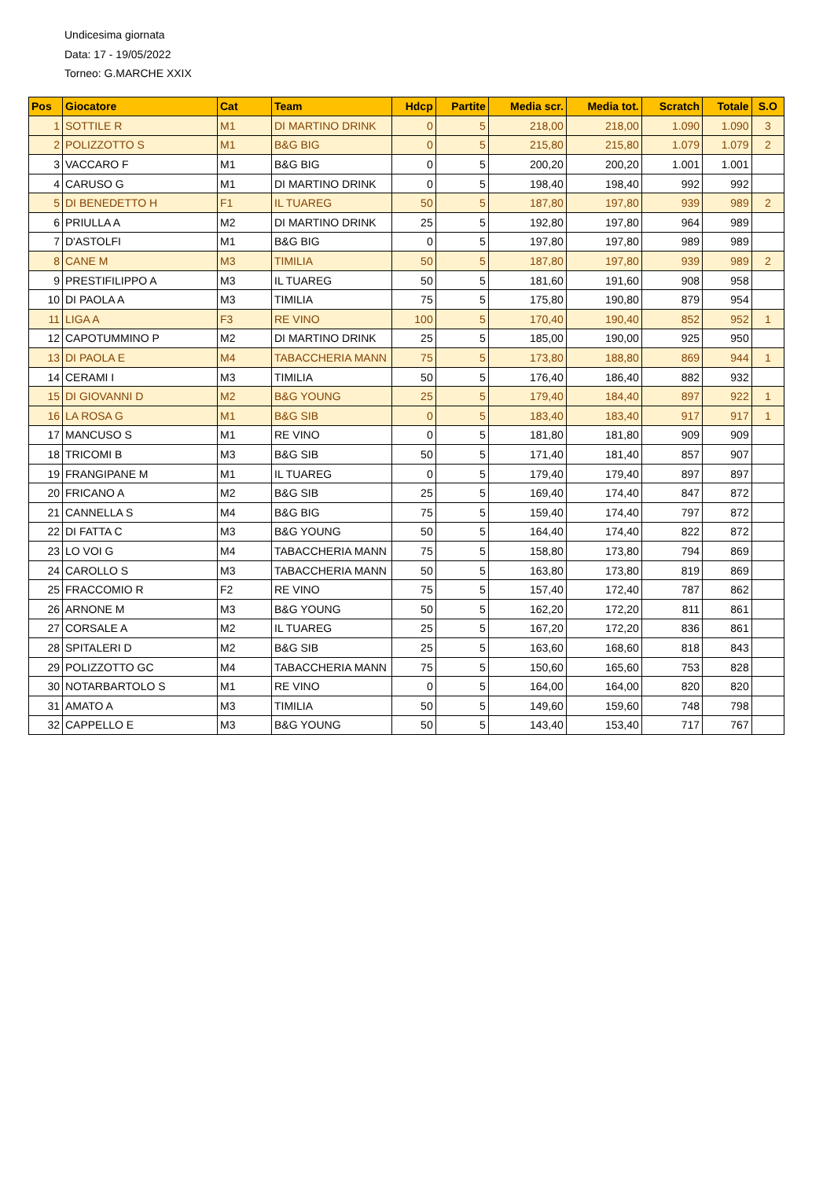Undicesima giornata
Data: 17 - 19/05/2022
Torneo: G.MARCHE XXIX
| Pos | Giocatore | Cat | Team | Hdcp | Partite | Media scr. | Media tot. | Scratch | Totale | S.O |
| --- | --- | --- | --- | --- | --- | --- | --- | --- | --- | --- |
| 1 | SOTTILE R | M1 | DI MARTINO DRINK | 0 | 5 | 218,00 | 218,00 | 1.090 | 1.090 | 3 |
| 2 | POLIZZOTTO S | M1 | B&G BIG | 0 | 5 | 215,80 | 215,80 | 1.079 | 1.079 | 2 |
| 3 | VACCARO F | M1 | B&G BIG | 0 | 5 | 200,20 | 200,20 | 1.001 | 1.001 | |
| 4 | CARUSO G | M1 | DI MARTINO DRINK | 0 | 5 | 198,40 | 198,40 | 992 | 992 | |
| 5 | DI BENEDETTO H | F1 | IL TUAREG | 50 | 5 | 187,80 | 197,80 | 939 | 989 | 2 |
| 6 | PRIULLA A | M2 | DI MARTINO DRINK | 25 | 5 | 192,80 | 197,80 | 964 | 989 | |
| 7 | D'ASTOLFI | M1 | B&G BIG | 0 | 5 | 197,80 | 197,80 | 989 | 989 | |
| 8 | CANE M | M3 | TIMILIA | 50 | 5 | 187,80 | 197,80 | 939 | 989 | 2 |
| 9 | PRESTIFILIPPO A | M3 | IL TUAREG | 50 | 5 | 181,60 | 191,60 | 908 | 958 | |
| 10 | DI PAOLA A | M3 | TIMILIA | 75 | 5 | 175,80 | 190,80 | 879 | 954 | |
| 11 | LIGA A | F3 | RE VINO | 100 | 5 | 170,40 | 190,40 | 852 | 952 | 1 |
| 12 | CAPOTUMMINO P | M2 | DI MARTINO DRINK | 25 | 5 | 185,00 | 190,00 | 925 | 950 | |
| 13 | DI PAOLA E | M4 | TABACCHERIA MANN | 75 | 5 | 173,80 | 188,80 | 869 | 944 | 1 |
| 14 | CERAMI I | M3 | TIMILIA | 50 | 5 | 176,40 | 186,40 | 882 | 932 | |
| 15 | DI GIOVANNI D | M2 | B&G YOUNG | 25 | 5 | 179,40 | 184,40 | 897 | 922 | 1 |
| 16 | LA ROSA G | M1 | B&G SIB | 0 | 5 | 183,40 | 183,40 | 917 | 917 | 1 |
| 17 | MANCUSO S | M1 | RE VINO | 0 | 5 | 181,80 | 181,80 | 909 | 909 | |
| 18 | TRICOMI B | M3 | B&G SIB | 50 | 5 | 171,40 | 181,40 | 857 | 907 | |
| 19 | FRANGIPANE M | M1 | IL TUAREG | 0 | 5 | 179,40 | 179,40 | 897 | 897 | |
| 20 | FRICANO A | M2 | B&G SIB | 25 | 5 | 169,40 | 174,40 | 847 | 872 | |
| 21 | CANNELLA S | M4 | B&G BIG | 75 | 5 | 159,40 | 174,40 | 797 | 872 | |
| 22 | DI FATTA C | M3 | B&G YOUNG | 50 | 5 | 164,40 | 174,40 | 822 | 872 | |
| 23 | LO VOI G | M4 | TABACCHERIA MANN | 75 | 5 | 158,80 | 173,80 | 794 | 869 | |
| 24 | CAROLLO S | M3 | TABACCHERIA MANN | 50 | 5 | 163,80 | 173,80 | 819 | 869 | |
| 25 | FRACCOMIO R | F2 | RE VINO | 75 | 5 | 157,40 | 172,40 | 787 | 862 | |
| 26 | ARNONE M | M3 | B&G YOUNG | 50 | 5 | 162,20 | 172,20 | 811 | 861 | |
| 27 | CORSALE A | M2 | IL TUAREG | 25 | 5 | 167,20 | 172,20 | 836 | 861 | |
| 28 | SPITALERI D | M2 | B&G SIB | 25 | 5 | 163,60 | 168,60 | 818 | 843 | |
| 29 | POLIZZOTTO GC | M4 | TABACCHERIA MANN | 75 | 5 | 150,60 | 165,60 | 753 | 828 | |
| 30 | NOTARBARTOLO S | M1 | RE VINO | 0 | 5 | 164,00 | 164,00 | 820 | 820 | |
| 31 | AMATO A | M3 | TIMILIA | 50 | 5 | 149,60 | 159,60 | 748 | 798 | |
| 32 | CAPPELLO E | M3 | B&G YOUNG | 50 | 5 | 143,40 | 153,40 | 717 | 767 | |